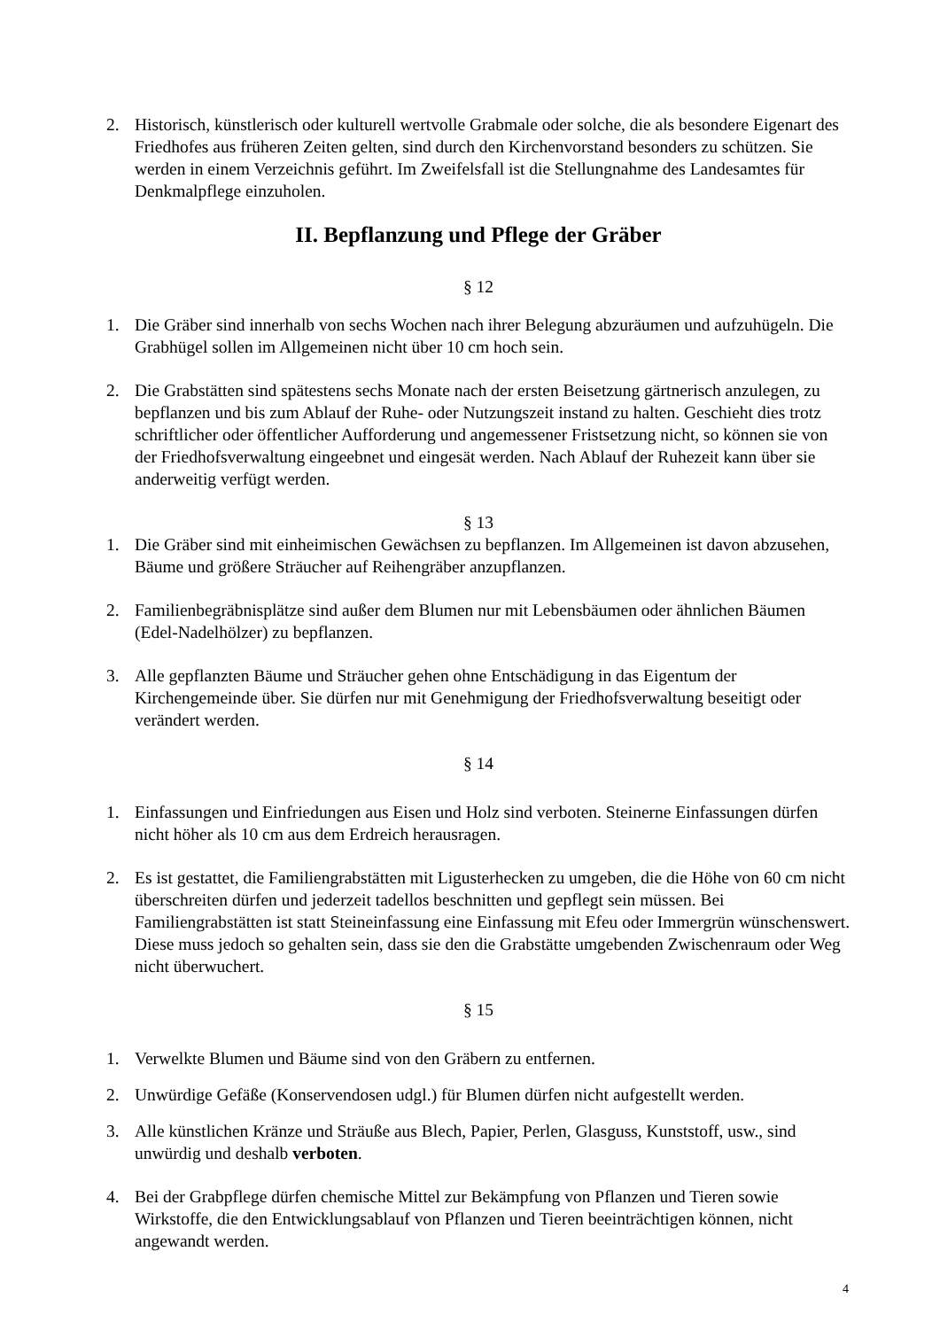2. Historisch, künstlerisch oder kulturell wertvolle Grabmale oder solche, die als besondere Eigenart des Friedhofes aus früheren Zeiten gelten, sind durch den Kirchenvorstand besonders zu schützen. Sie werden in einem Verzeichnis geführt. Im Zweifelsfall ist die Stellungnahme des Landesamtes für Denkmalpflege einzuholen.
II. Bepflanzung und Pflege der Gräber
§ 12
1. Die Gräber sind innerhalb von sechs Wochen nach ihrer Belegung abzuräumen und aufzuhügeln. Die Grabhügel sollen im Allgemeinen nicht über 10 cm hoch sein.
2. Die Grabstätten sind spätestens sechs Monate nach der ersten Beisetzung gärtnerisch anzulegen, zu bepflanzen und bis zum Ablauf der Ruhe- oder Nutzungszeit instand zu halten. Geschieht dies trotz schriftlicher oder öffentlicher Aufforderung und angemessener Fristsetzung nicht, so können sie von der Friedhofsverwaltung eingeebnet und eingesät werden. Nach Ablauf der Ruhezeit kann über sie anderweitig verfügt werden.
§ 13
1. Die Gräber sind mit einheimischen Gewächsen zu bepflanzen. Im Allgemeinen ist davon abzusehen, Bäume und größere Sträucher auf Reihengräber anzupflanzen.
2. Familienbegräbnisplätze sind außer dem Blumen nur mit Lebensbäumen oder ähnlichen Bäumen (Edel-Nadelhölzer) zu bepflanzen.
3. Alle gepflanzten Bäume und Sträucher gehen ohne Entschädigung in das Eigentum der Kirchengemeinde über. Sie dürfen nur mit Genehmigung der Friedhofsverwaltung beseitigt oder verändert werden.
§ 14
1. Einfassungen und Einfriedungen aus Eisen und Holz sind verboten. Steinerne Einfassungen dürfen nicht höher als 10 cm aus dem Erdreich herausragen.
2. Es ist gestattet, die Familiengrabstätten mit Ligusterhecken zu umgeben, die die Höhe von 60 cm nicht überschreiten dürfen und jederzeit tadellos beschnitten und gepflegt sein müssen. Bei Familiengrabstätten ist statt Steineinfassung eine Einfassung mit Efeu oder Immergrün wünschenswert. Diese muss jedoch so gehalten sein, dass sie den die Grabstätte umgebenden Zwischenraum oder Weg nicht überwuchert.
§ 15
1. Verwelkte Blumen und Bäume sind von den Gräbern zu entfernen.
2. Unwürdige Gefäße (Konservendosen udgl.) für Blumen dürfen nicht aufgestellt werden.
3. Alle künstlichen Kränze und Sträuße aus Blech, Papier, Perlen, Glasguss, Kunststoff, usw., sind unwürdig und deshalb verboten.
4. Bei der Grabpflege dürfen chemische Mittel zur Bekämpfung von Pflanzen und Tieren sowie Wirkstoffe, die den Entwicklungsablauf von Pflanzen und Tieren beeinträchtigen können, nicht angewandt werden.
4